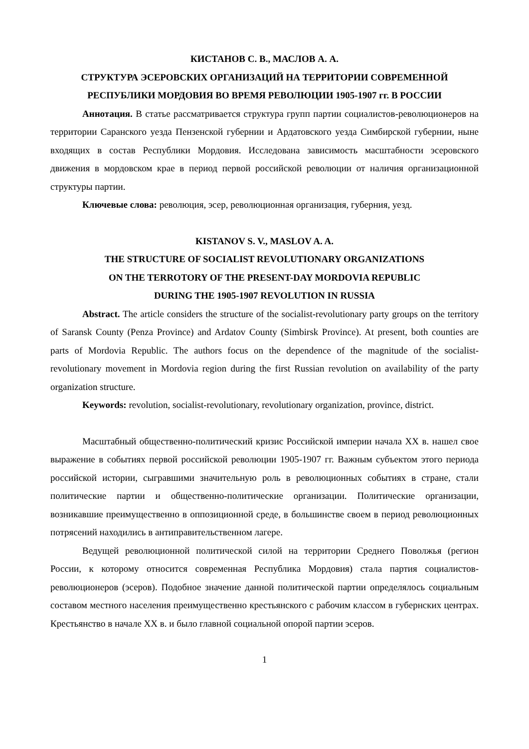КИСТАНОВ С. В., МАСЛОВ А. А.
СТРУКТУРА ЭСЕРОВСКИХ ОРГАНИЗАЦИЙ НА ТЕРРИТОРИИ СОВРЕМЕННОЙ
РЕСПУБЛИКИ МОРДОВИЯ ВО ВРЕМЯ РЕВОЛЮЦИИ 1905-1907 гг. В РОССИИ
Аннотация. В статье рассматривается структура групп партии социалистов-революционеров на территории Саранского уезда Пензенской губернии и Ардатовского уезда Симбирской губернии, ныне входящих в состав Республики Мордовия. Исследована зависимость масштабности эсеровского движения в мордовском крае в период первой российской революции от наличия организационной структуры партии.
Ключевые слова: революция, эсер, революционная организация, губерния, уезд.
KISTANOV S. V., MASLOV A. A.
THE STRUCTURE OF SOCIALIST REVOLUTIONARY ORGANIZATIONS
ON THE TERROTORY OF THE PRESENT-DAY MORDOVIA REPUBLIC
DURING THE 1905-1907 REVOLUTION IN RUSSIA
Abstract. The article considers the structure of the socialist-revolutionary party groups on the territory of Saransk County (Penza Province) and Ardatov County (Simbirsk Province). At present, both counties are parts of Mordovia Republic. The authors focus on the dependence of the magnitude of the socialist-revolutionary movement in Mordovia region during the first Russian revolution on availability of the party organization structure.
Keywords: revolution, socialist-revolutionary, revolutionary organization, province, district.
Масштабный общественно-политический кризис Российской империи начала XX в. нашел свое выражение в событиях первой российской революции 1905-1907 гг. Важным субъектом этого периода российской истории, сыгравшими значительную роль в революционных событиях в стране, стали политические партии и общественно-политические организации. Политические организации, возникавшие преимущественно в оппозиционной среде, в большинстве своем в период революционных потрясений находились в антиправительственном лагере.
Ведущей революционной политической силой на территории Среднего Поволжья (регион России, к которому относится современная Республика Мордовия) стала партия социалистов-революционеров (эсеров). Подобное значение данной политической партии определялось социальным составом местного населения преимущественно крестьянского с рабочим классом в губернских центрах. Крестьянство в начале XX в. и было главной социальной опорой партии эсеров.
1